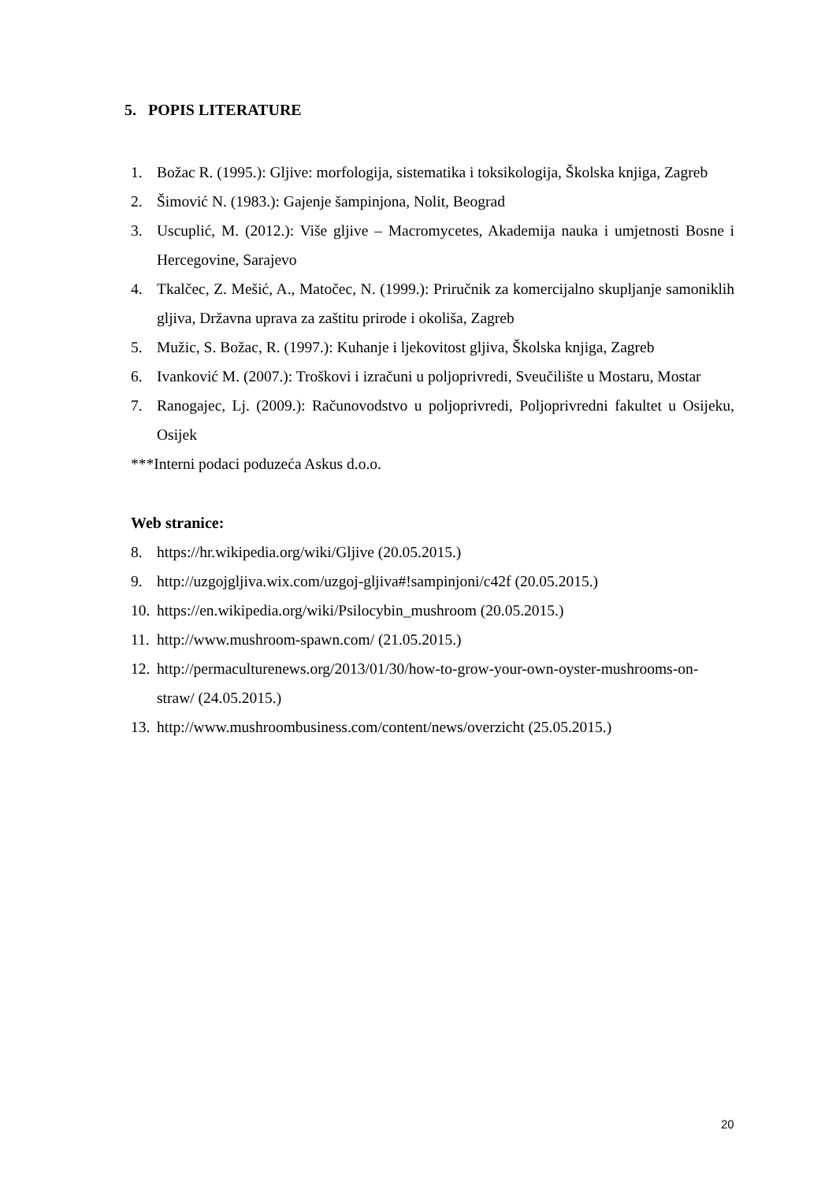5. POPIS LITERATURE
1. Božac R. (1995.): Gljive: morfologija, sistematika i toksikologija, Školska knjiga, Zagreb
2. Šimović N. (1983.): Gajenje šampinjona, Nolit, Beograd
3. Uscuplić, M. (2012.): Više gljive – Macromycetes, Akademija nauka i umjetnosti Bosne i Hercegovine, Sarajevo
4. Tkalčec, Z. Mešić, A., Matočec, N. (1999.): Priručnik za komercijalno skupljanje samoniklih gljiva, Državna uprava za zaštitu prirode i okoliša, Zagreb
5. Mužic, S. Božac, R. (1997.): Kuhanje i ljekovitost gljiva, Školska knjiga, Zagreb
6. Ivanković M. (2007.): Troškovi i izračuni u poljoprivredi, Sveučilište u Mostaru, Mostar
7. Ranogajec, Lj. (2009.): Računovodstvo u poljoprivredi, Poljoprivredni fakultet u Osijeku, Osijek
***Interni podaci poduzeća Askus d.o.o.
Web stranice:
8. https://hr.wikipedia.org/wiki/Gljive (20.05.2015.)
9. http://uzgojgljiva.wix.com/uzgoj-gljiva#!sampinjoni/c42f (20.05.2015.)
10. https://en.wikipedia.org/wiki/Psilocybin_mushroom (20.05.2015.)
11. http://www.mushroom-spawn.com/ (21.05.2015.)
12. http://permaculturenews.org/2013/01/30/how-to-grow-your-own-oyster-mushrooms-on-straw/ (24.05.2015.)
13. http://www.mushroombusiness.com/content/news/overzicht (25.05.2015.)
20